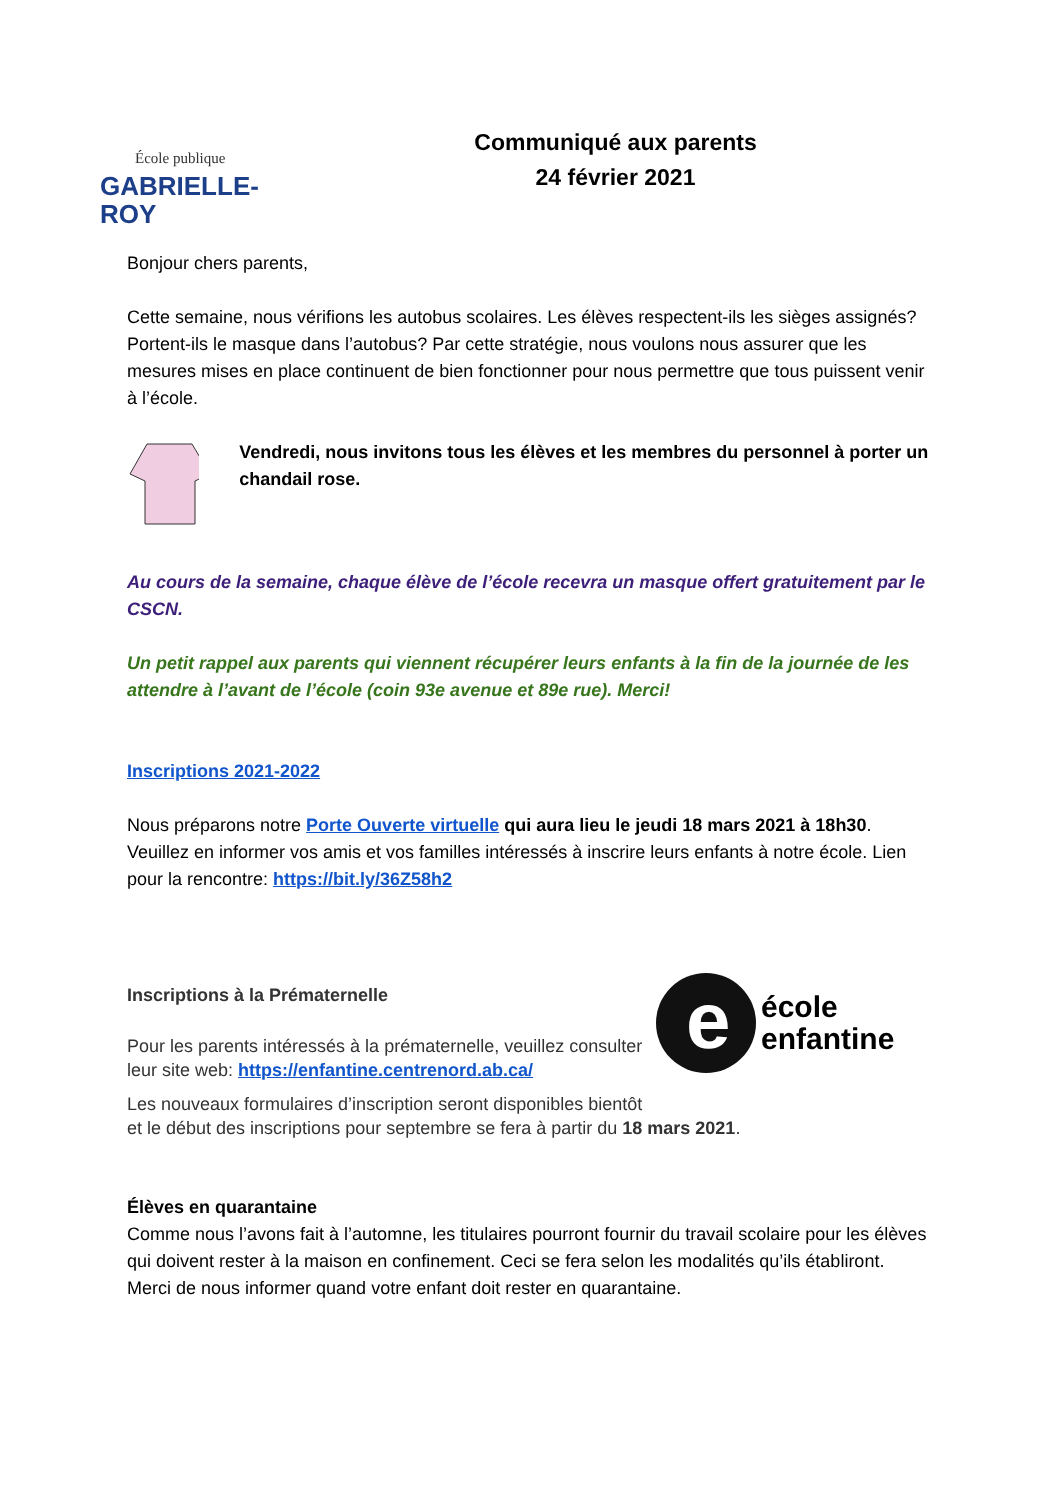École publique
GABRIELLE-ROY
Communiqué aux parents
24 février 2021
Bonjour chers parents,
Cette semaine, nous vérifions les autobus scolaires. Les élèves respectent-ils les sièges assignés? Portent-ils le masque dans l’autobus? Par cette stratégie, nous voulons nous assurer que les mesures mises en place continuent de bien fonctionner pour nous permettre que tous puissent venir à l’école.
Vendredi, nous invitons tous les élèves et les membres du personnel à porter un chandail rose.
Au cours de la semaine, chaque élève de l’école recevra un masque offert gratuitement par le CSCN.
Un petit rappel aux parents qui viennent récupérer leurs enfants à la fin de la journée de les attendre à l’avant de l’école (coin 93e avenue et 89e rue). Merci!
Inscriptions 2021-2022
Nous préparons notre Porte Ouverte virtuelle qui aura lieu le jeudi 18 mars 2021 à 18h30. Veuillez en informer vos amis et vos familles intéressés à inscrire leurs enfants à notre école. Lien pour la rencontre: https://bit.ly/36Z58h2
Inscriptions à la Prématernelle
Pour les parents intéressés à la prématernelle, veuillez consulter leur site web: https://enfantine.centrenord.ab.ca/
e
école
enfantine
Les nouveaux formulaires d’inscription seront disponibles bientôt
et le début des inscriptions pour septembre se fera à partir du 18 mars 2021.
Élèves en quarantaine
Comme nous l’avons fait à l’automne, les titulaires pourront fournir du travail scolaire pour les élèves qui doivent rester à la maison en confinement. Ceci se fera selon les modalités qu’ils établiront. Merci de nous informer quand votre enfant doit rester en quarantaine.